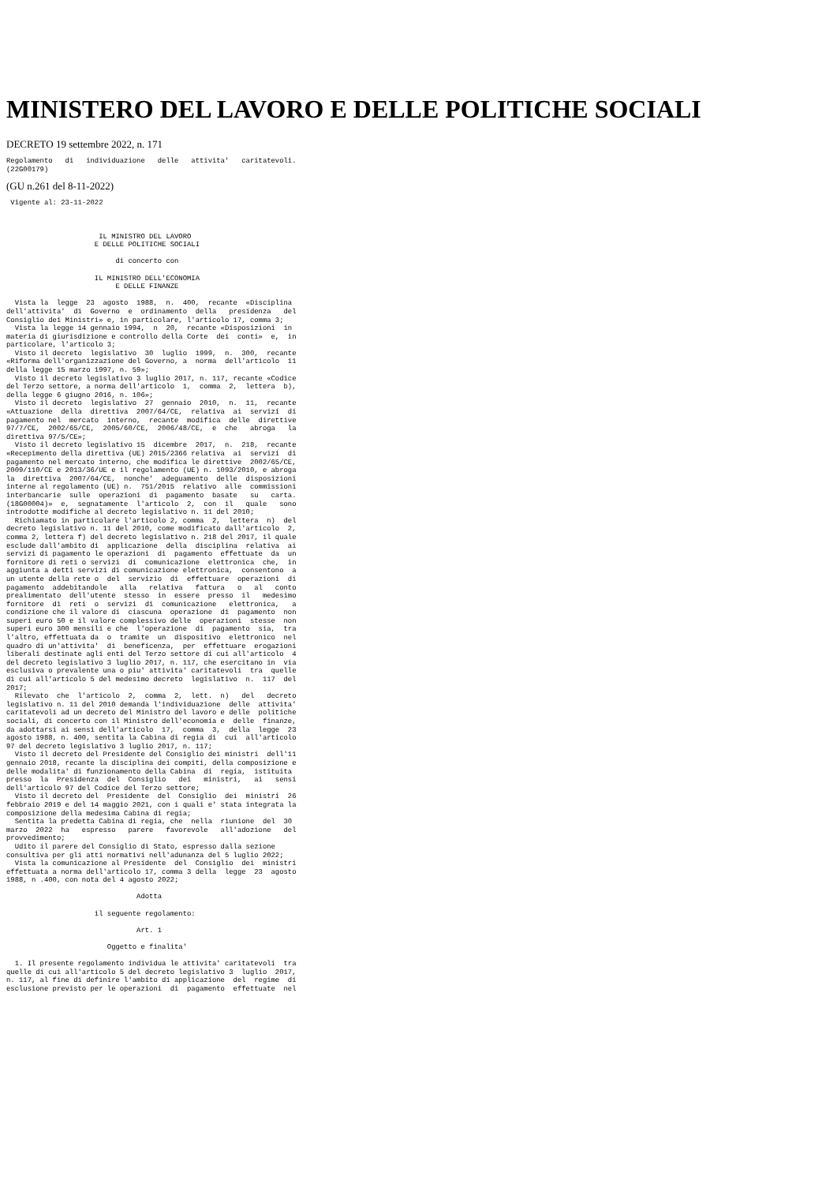MINISTERO DEL LAVORO E DELLE POLITICHE SOCIALI
DECRETO 19 settembre 2022, n. 171
Regolamento   di   individuazione   delle   attivita'   caritatevoli.
(22G00179)
(GU n.261 del 8-11-2022)
 Vigente al: 23-11-2022



                      IL MINISTRO DEL LAVORO
                     E DELLE POLITICHE SOCIALI

                          di concerto con

                     IL MINISTRO DELL'ECONOMIA
                          E DELLE FINANZE

  Vista la  legge  23  agosto  1988,  n.  400,  recante  «Disciplina
dell'attivita'  di  Governo  e  ordinamento  della   presidenza   del
Consiglio dei Ministri» e, in particolare, l'articolo 17, comma 3;
  Vista la legge 14 gennaio 1994,  n  20,  recante «Disposizioni  in
materia di giurisdizione e controllo della Corte  dei  conti»  e,  in
particolare, l'articolo 3;
  Visto il decreto  legislativo  30  luglio  1999,  n.  300,  recante
«Riforma dell'organizzazione del Governo, a  norma  dell'articolo  11
della legge 15 marzo 1997, n. 59»;
  Visto il decreto legislativo 3 luglio 2017, n. 117, recante «Codice
del Terzo settore, a norma dell'articolo  1,  comma  2,  lettera  b),
della legge 6 giugno 2016, n. 106»;
  Visto il decreto  legislativo  27  gennaio  2010,  n.  11,  recante
«Attuazione  della  direttiva  2007/64/CE,  relativa  ai  servizi  di
pagamento nel  mercato  interno,  recante  modifica  delle  direttive
97/7/CE,  2002/65/CE,  2005/60/CE,  2006/48/CE,  e  che   abroga   la
direttiva 97/5/CE»;
  Visto il decreto legislativo 15  dicembre  2017,  n.  218,  recante
«Recepimento della direttiva (UE) 2015/2366 relativa  ai  servizi  di
pagamento nel mercato interno, che modifica le direttive  2002/65/CE,
2009/110/CE e 2013/36/UE e il regolamento (UE) n. 1093/2010, e abroga
la  direttiva  2007/64/CE,  nonche'  adeguamento  delle  disposizioni
interne al regolamento (UE) n.  751/2015  relativo  alle  commissioni
interbancarie  sulle  operazioni  di  pagamento  basate   su   carta.
(18G00004)»  e,  segnatamente  l'articolo  2,  con  il   quale   sono
introdotte modifiche al decreto legislativo n. 11 del 2010;
  Richiamato in particolare l'articolo 2, comma  2,  lettera  n)  del
decreto legislativo n. 11 del 2010, come modificato dall'articolo  2,
comma 2, lettera f) del decreto legislativo n. 218 del 2017, il quale
esclude dall'ambito di  applicazione  della  disciplina  relativa  ai
servizi di pagamento le operazioni  di  pagamento  effettuate  da  un
fornitore di reti o servizi  di  comunicazione  elettronica  che,  in
aggiunta a detti servizi di comunicazione elettronica,  consentono  a
un utente della rete o  del  servizio  di  effettuare  operazioni  di
pagamento  addebitandole   alla   relativa   fattura   o   al   conto
prealimentato  dell'utente  stesso  in  essere  presso  il   medesimo
fornitore  di  reti  o  servizi  di  comunicazione   elettronica,   a
condizione che il valore di  ciascuna  operazione  di  pagamento  non
superi euro 50 e il valore complessivo delle  operazioni  stesse  non
superi euro 300 mensili e che  l'operazione  di  pagamento  sia,  tra
l'altro, effettuata da  o  tramite  un  dispositivo  elettronico  nel
quadro di un'attivita'  di  beneficenza,  per  effettuare  erogazioni
liberali destinate agli enti del Terzo settore di cui all'articolo  4
del decreto legislativo 3 luglio 2017, n. 117, che esercitano in  via
esclusiva o prevalente una o piu' attivita' caritatevoli  tra  quelle
di cui all'articolo 5 del medesimo decreto  legislativo  n.  117  del
2017;
  Rilevato  che  l'articolo  2,  comma  2,  lett.  n)   del   decreto
legislativo n. 11 del 2010 demanda l'individuazione  delle  attivita'
caritatevoli ad un decreto del Ministro del lavoro e delle  politiche
sociali, di concerto con il Ministro dell'economia e  delle  finanze,
da adottarsi ai sensi dell'articolo  17,  comma  3,  della  legge  23
agosto 1988, n. 400, sentita la Cabina di regia di  cui  all'articolo
97 del decreto legislativo 3 luglio 2017, n. 117;
  Visto il decreto del Presidente del Consiglio dei ministri  dell'11
gennaio 2018, recante la disciplina dei compiti, della composizione e
delle modalita' di funzionamento della Cabina  di  regia,  istituita
presso  la  Presidenza  del  Consiglio   dei   ministri,   ai   sensi
dell'articolo 97 del Codice del Terzo settore;
  Visto il decreto del  Presidente  del  Consiglio  dei  ministri  26
febbraio 2019 e del 14 maggio 2021, con i quali e' stata integrata la
composizione della medesima Cabina di regia;
  Sentita la predetta Cabina di regia, che  nella  riunione  del  30
marzo  2022  ha   espresso   parere   favorevole   all'adozione   del
provvedimento;
  Udito il parere del Consiglio di Stato, espresso dalla sezione
consultiva per gli atti normativi nell'adunanza del 5 luglio 2022;
  Vista la comunicazione al Presidente  del  Consiglio  dei  ministri
effettuata a norma dell'articolo 17, comma 3 della  legge  23  agosto
1988, n .400, con nota del 4 agosto 2022;

                               Adotta

                     il seguente regolamento:

                               Art. 1

                        Oggetto e finalita'

  1. Il presente regolamento individua le attivita' caritatevoli  tra
quelle di cui all'articolo 5 del decreto legislativo 3  luglio  2017,
n. 117, al fine di definire l'ambito di applicazione  del  regime  di
esclusione previsto per le operazioni  di  pagamento  effettuate  nel